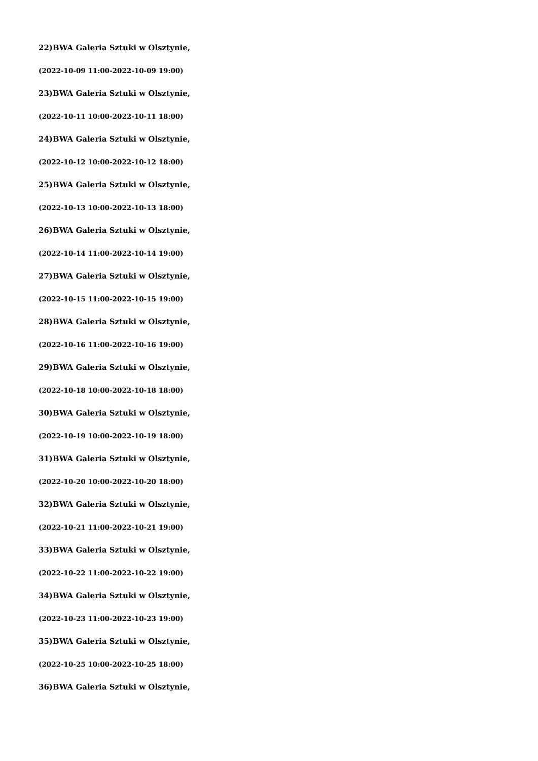22)BWA Galeria Sztuki w Olsztynie,
(2022-10-09 11:00-2022-10-09 19:00)
23)BWA Galeria Sztuki w Olsztynie,
(2022-10-11 10:00-2022-10-11 18:00)
24)BWA Galeria Sztuki w Olsztynie,
(2022-10-12 10:00-2022-10-12 18:00)
25)BWA Galeria Sztuki w Olsztynie,
(2022-10-13 10:00-2022-10-13 18:00)
26)BWA Galeria Sztuki w Olsztynie,
(2022-10-14 11:00-2022-10-14 19:00)
27)BWA Galeria Sztuki w Olsztynie,
(2022-10-15 11:00-2022-10-15 19:00)
28)BWA Galeria Sztuki w Olsztynie,
(2022-10-16 11:00-2022-10-16 19:00)
29)BWA Galeria Sztuki w Olsztynie,
(2022-10-18 10:00-2022-10-18 18:00)
30)BWA Galeria Sztuki w Olsztynie,
(2022-10-19 10:00-2022-10-19 18:00)
31)BWA Galeria Sztuki w Olsztynie,
(2022-10-20 10:00-2022-10-20 18:00)
32)BWA Galeria Sztuki w Olsztynie,
(2022-10-21 11:00-2022-10-21 19:00)
33)BWA Galeria Sztuki w Olsztynie,
(2022-10-22 11:00-2022-10-22 19:00)
34)BWA Galeria Sztuki w Olsztynie,
(2022-10-23 11:00-2022-10-23 19:00)
35)BWA Galeria Sztuki w Olsztynie,
(2022-10-25 10:00-2022-10-25 18:00)
36)BWA Galeria Sztuki w Olsztynie,